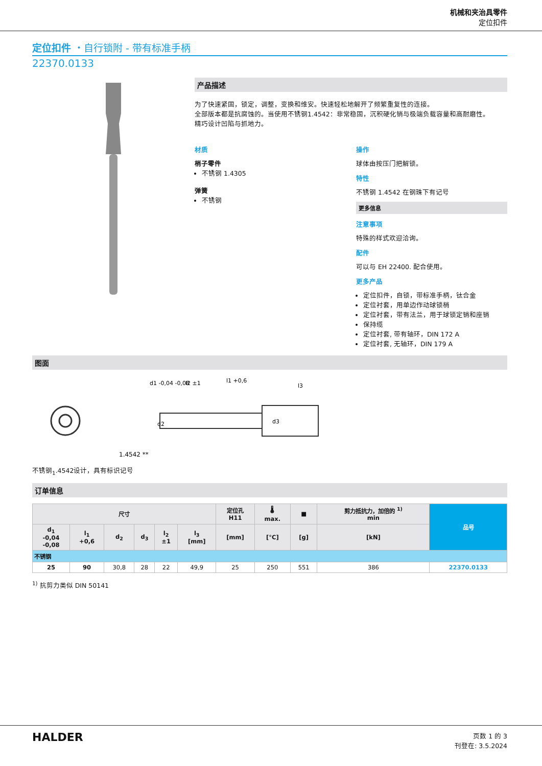机械和夹治具零件
定位扣件
定位扣件 ・自行锁附 - 带有标准手柄
22370.0133
产品描述
为了快速紧固，锁定，调整，变换和维安。快速轻松地解开了频繁重复性的连接。
全部版本都是抗腐蚀的。当使用不锈钢1.4542：非常稳固，沉积硬化销与极端负载容量和高耐磨性。
精巧设计凹陷与抓地力。
材质
梢子零件
不锈钢 1.4305
弹簧
不锈钢
操作
球体由按压门把解锁。
特性
不锈钢 1.4542 在钢珠下有记号
更多信息
注意事项
特殊的样式欢迎洽询。
配件
可以与 EH 22400. 配合使用。
更多产品
定位扣件，自锁，带标准手柄，钛合金
定位衬套，用单边作动球锁梢
定位衬套，带有法兰，用于球锁定销和座销
保持缆
定位衬套, 带有轴环，DIN 172 A
定位衬套, 无轴环，DIN 179 A
图面
1.4542 **
d1 -0,04 -0,08
l2 ±1
l1 +0,6
l3
d2
d3
不锈钢<sub>1</sub>.4542设计，具有标识记号
订单信息
| 尺寸 | | | | | | 定位孔 H11 | 🌡 max. | ■ | 剪力抵抗力，加倍的 <sup>1)</sup> min | 品号 |
| --- | --- | --- | --- | --- | --- | --- | --- | --- | --- | --- |
| d<sub>1</sub> -0,04 -0,08 | l<sub>1</sub> +0,6 | d<sub>2</sub> | d<sub>3</sub> | l<sub>2</sub> ±1 | l<sub>3</sub> [mm] | [mm] | [°C] | [g] | [kN] | |
| 不锈钢 | | | | | | | | | | |
| 25 | 90 | 30,8 | 28 | 22 | 49,9 | 25 | 250 | 551 | 386 | 22370.0133 |
<sup>1)</sup> 抗剪力类似 DIN 50141
HALDER
页数 1 的 3
刊登在: 3.5.2024